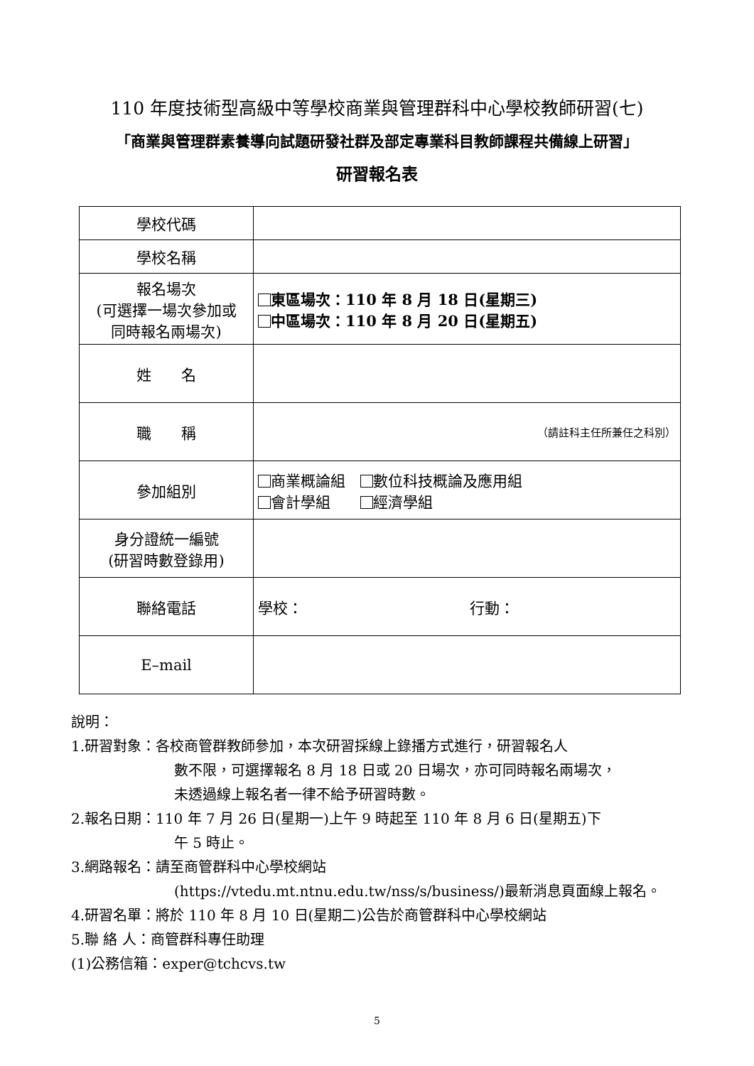110 年度技術型高級中等學校商業與管理群科中心學校教師研習(七)
「商業與管理群素養導向試題研發社群及部定專業科目教師課程共備線上研習」
研習報名表
| 學校代碼 | |
| 學校名稱 | |
| 報名場次 (可選擇一場次參加或 同時報名兩場次) | 東區場次：110 年 8 月 18 日(星期三) 中區場次：110 年 8 月 20 日(星期五) |
| 姓 名 | |
| 職 稱 | （請註科主任所兼任之科別） |
| 參加組別 | 商業概論組 數位科技概論及應用組 會計學組 經濟學組 |
| 身分證統一編號 (研習時數登錄用) | |
| 聯絡電話 | 學校： 行動： |
| E–mail | |
說明：
1.研習對象：各校商管群教師參加，本次研習採線上錄播方式進行，研習報名人
數不限，可選擇報名 8 月 18 日或 20 日場次，亦可同時報名兩場次，
未透過線上報名者一律不給予研習時數。
2.報名日期：110 年 7 月 26 日(星期一)上午 9 時起至 110 年 8 月 6 日(星期五)下
午 5 時止。
3.網路報名：請至商管群科中心學校網站
(https://vtedu.mt.ntnu.edu.tw/nss/s/business/)最新消息頁面線上報名。
4.研習名單：將於 110 年 8 月 10 日(星期二)公告於商管群科中心學校網站
5.聯 絡 人：商管群科專任助理
(1)公務信箱：exper@tchcvs.tw
5